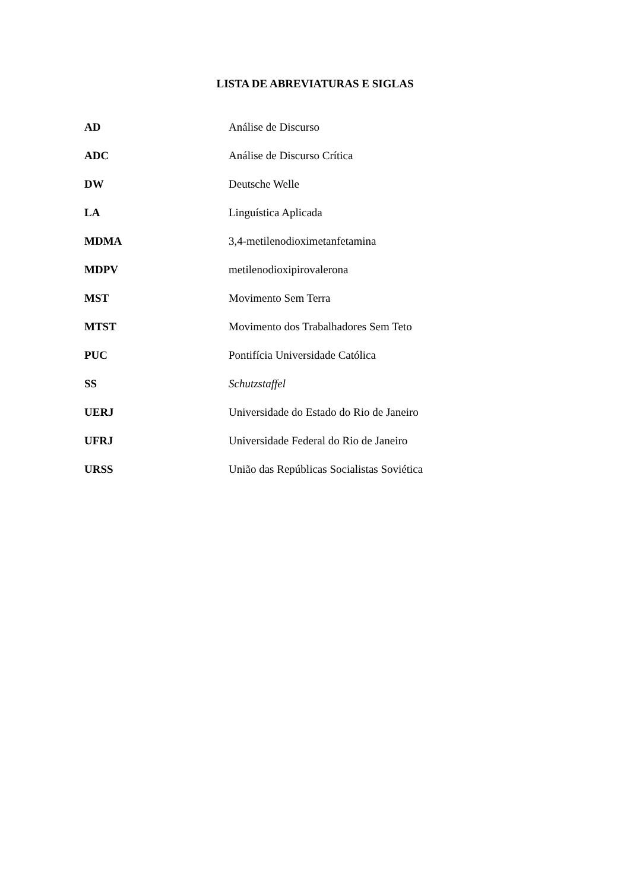LISTA DE ABREVIATURAS E SIGLAS
| AD | Análise de Discurso |
| ADC | Análise de Discurso Crítica |
| DW | Deutsche Welle |
| LA | Linguística Aplicada |
| MDMA | 3,4-metilenodioximetanfetamina |
| MDPV | metilenodioxipirovalerona |
| MST | Movimento Sem Terra |
| MTST | Movimento dos Trabalhadores Sem Teto |
| PUC | Pontifícia Universidade Católica |
| SS | Schutzstaffel |
| UERJ | Universidade do Estado do Rio de Janeiro |
| UFRJ | Universidade Federal do Rio de Janeiro |
| URSS | União das Repúblicas Socialistas Soviética |